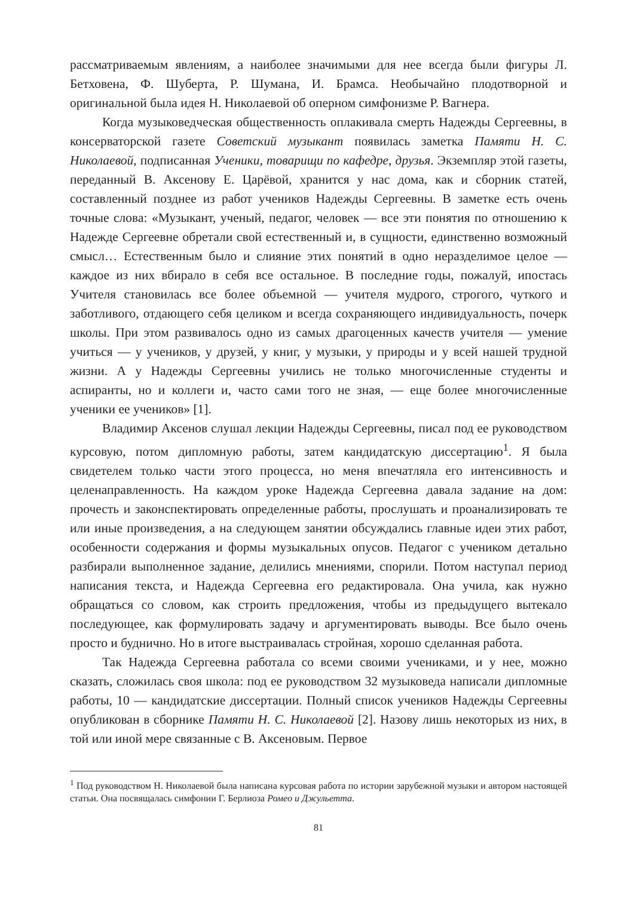рассматриваемым явлениям, а наиболее значимыми для нее всегда были фигуры Л. Бетховена, Ф. Шуберта, Р. Шумана, И. Брамса. Необычайно плодотворной и оригинальной была идея Н. Николаевой об оперном симфонизме Р. Вагнера.
Когда музыковедческая общественность оплакивала смерть Надежды Сергеевны, в консерваторской газете Советский музыкант появилась заметка Памяти Н. С. Николаевой, подписанная Ученики, товарищи по кафедре, друзья. Экземпляр этой газеты, переданный В. Аксенову Е. Царёвой, хранится у нас дома, как и сборник статей, составленный позднее из работ учеников Надежды Сергеевны. В заметке есть очень точные слова: «Музыкант, ученый, педагог, человек — все эти понятия по отношению к Надежде Сергеевне обретали свой естественный и, в сущности, единственно возможный смысл… Естественным было и слияние этих понятий в одно неразделимое целое — каждое из них вбирало в себя все остальное. В последние годы, пожалуй, ипостась Учителя становилась все более объемной — учителя мудрого, строгого, чуткого и заботливого, отдающего себя целиком и всегда сохраняющего индивидуальность, почерк школы. При этом развивалось одно из самых драгоценных качеств учителя — умение учиться — у учеников, у друзей, у книг, у музыки, у природы и у всей нашей трудной жизни. А у Надежды Сергеевны учились не только многочисленные студенты и аспиранты, но и коллеги и, часто сами того не зная, — еще более многочисленные ученики ее учеников» [1].
Владимир Аксенов слушал лекции Надежды Сергеевны, писал под ее руководством курсовую, потом дипломную работы, затем кандидатскую диссертацию<sup>1</sup>. Я была свидетелем только части этого процесса, но меня впечатляла его интенсивность и целенаправленность. На каждом уроке Надежда Сергеевна давала задание на дом: прочесть и законспектировать определенные работы, прослушать и проанализировать те или иные произведения, а на следующем занятии обсуждались главные идеи этих работ, особенности содержания и формы музыкальных опусов. Педагог с учеником детально разбирали выполненное задание, делились мнениями, спорили. Потом наступал период написания текста, и Надежда Сергеевна его редактировала. Она учила, как нужно обращаться со словом, как строить предложения, чтобы из предыдущего вытекало последующее, как формулировать задачу и аргументировать выводы. Все было очень просто и буднично. Но в итоге выстраивалась стройная, хорошо сделанная работа.
Так Надежда Сергеевна работала со всеми своими учениками, и у нее, можно сказать, сложилась своя школа: под ее руководством 32 музыковеда написали дипломные работы, 10 — кандидатские диссертации. Полный список учеников Надежды Сергеевны опубликован в сборнике Памяти Н. С. Николаевой [2]. Назову лишь некоторых из них, в той или иной мере связанные с В. Аксеновым. Первое
<sup>1</sup> Под руководством Н. Николаевой была написана курсовая работа по истории зарубежной музыки и автором настоящей статьи. Она посвящалась симфонии Г. Берлиоза Ромео и Джульетта.
81